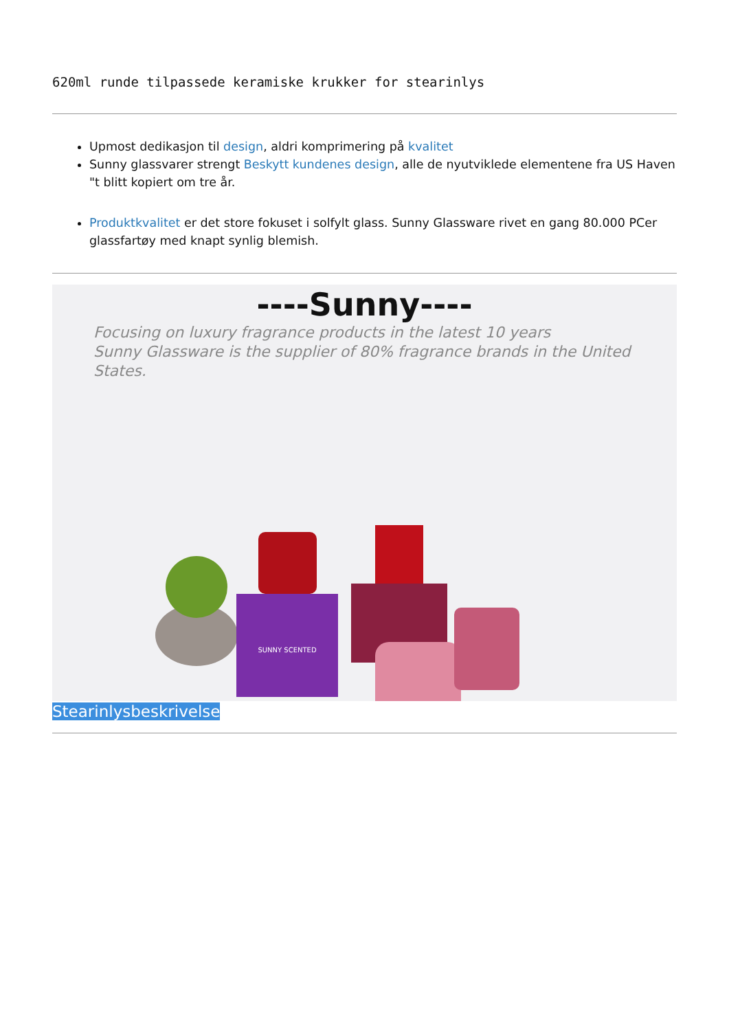620ml runde tilpassede keramiske krukker for stearinlys
Upmost dedikasjon til design, aldri komprimering på kvalitet
Sunny glassvarer strengt Beskytt kundenes design, alle de nyutviklede elementene fra US Haven "t blitt kopiert om tre år.
Produktkvalitet er det store fokuset i solfylt glass. Sunny Glassware rivet en gang 80.000 PCer glassfartøy med knapt synlig blemish.
----Sunny----
Focusing on luxury fragrance products in the latest 10 years
Sunny Glassware is the supplier of 80% fragrance brands in the United States.
SUNNY SCENTED
Stearinlysbeskrivelse